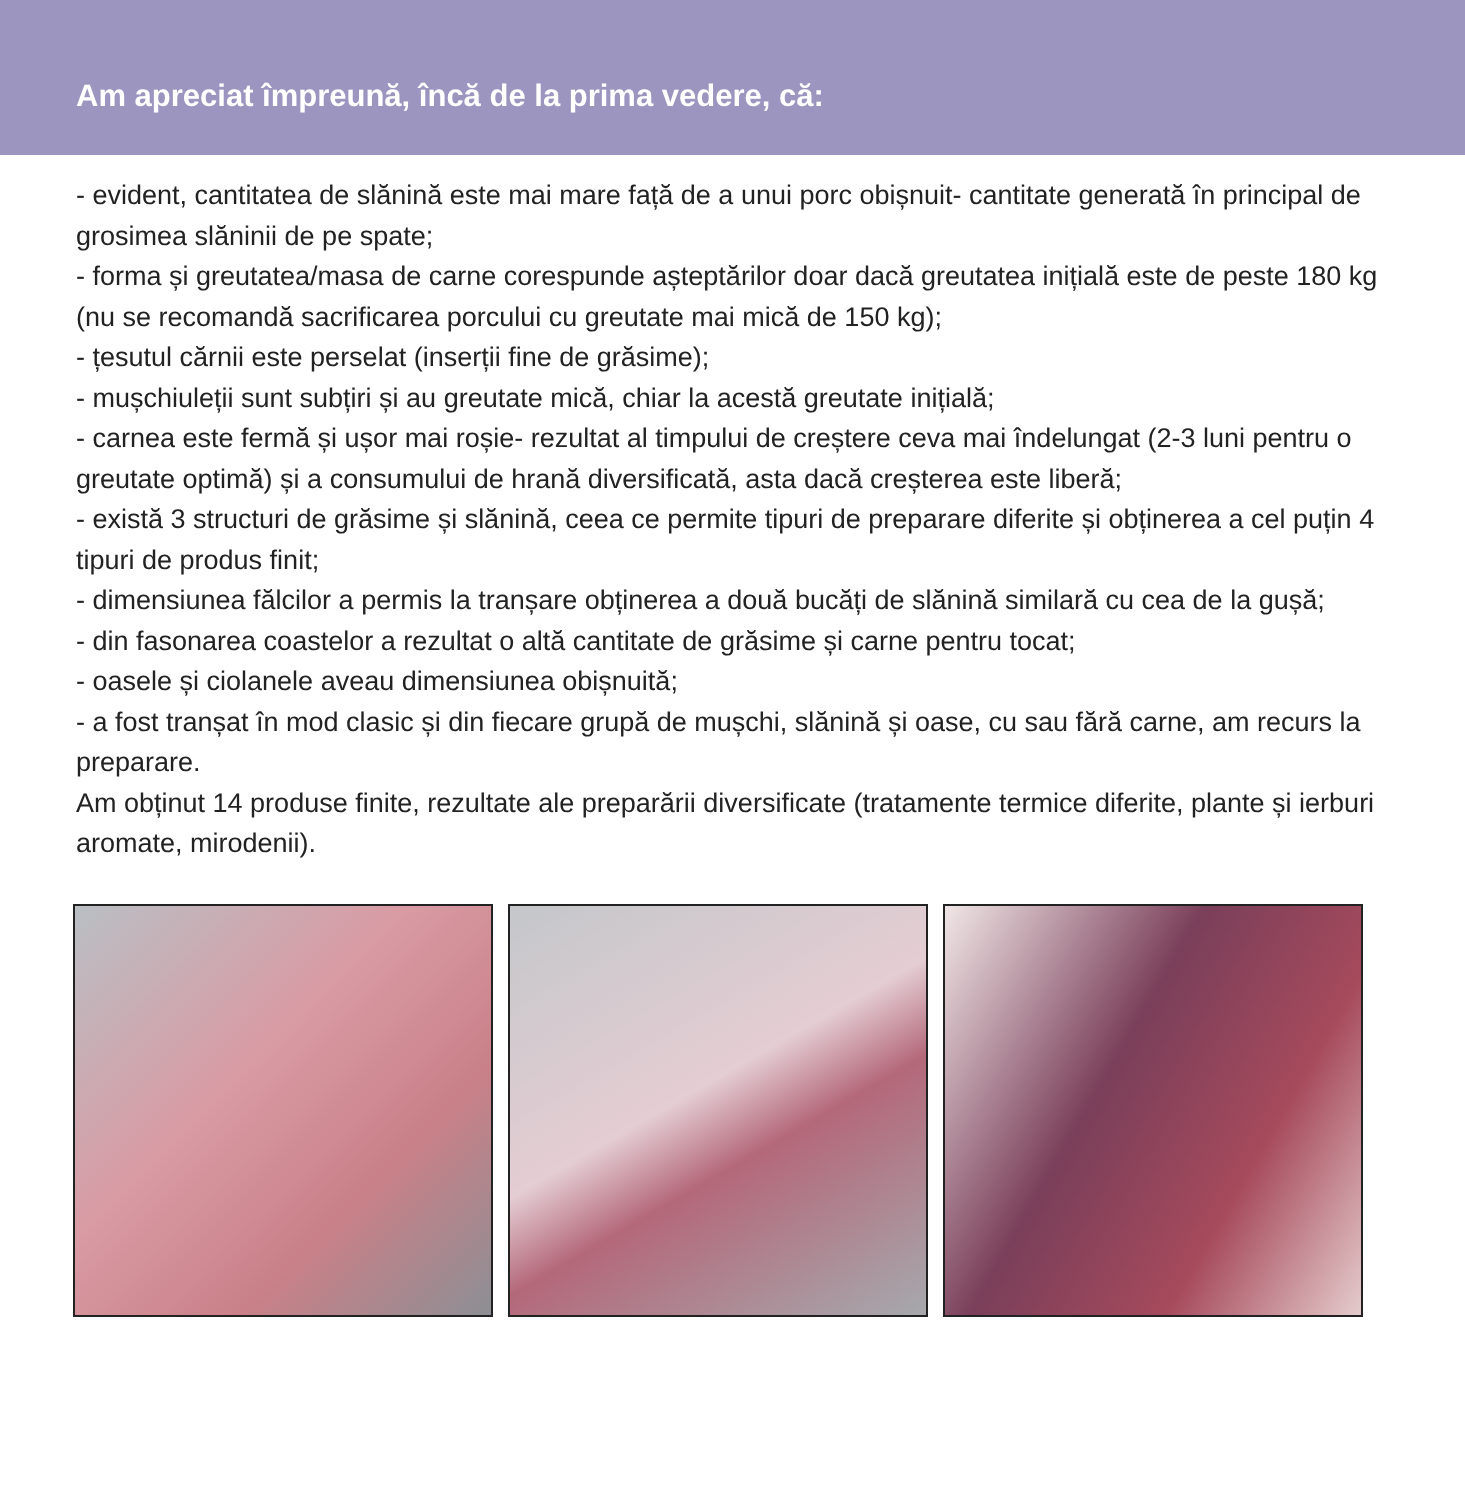Am apreciat împreună, încă de la prima vedere, că:
- evident, cantitatea de slănină este mai mare față de a unui porc obișnuit- cantitate generată în principal de grosimea slăninii de pe spate;
- forma și greutatea/masa de carne corespunde așteptărilor doar dacă greutatea inițială este de peste 180 kg (nu se recomandă sacrificarea porcului cu greutate mai mică de 150 kg);
- țesutul cărnii este perselat (inserții fine de grăsime);
- mușchiuleții sunt subțiri și au greutate mică, chiar la acestă greutate inițială;
- carnea este fermă și ușor mai roșie- rezultat al timpului de creștere ceva mai îndelungat (2-3 luni pentru o greutate optimă) și a consumului de hrană diversificată, asta dacă creșterea este liberă;
- există 3 structuri de grăsime și slănină, ceea ce permite tipuri de preparare diferite și obținerea a cel puțin 4 tipuri de produs finit;
- dimensiunea fălcilor a permis la tranșare obținerea a două bucăți de slănină similară cu cea de la gușă;
- din fasonarea coastelor a rezultat o altă cantitate de grăsime și carne pentru tocat;
- oasele și ciolanele aveau dimensiunea obișnuită;
- a fost tranșat în mod clasic și din fiecare grupă de mușchi, slănină și oase, cu sau fără carne, am recurs la preparare.
Am obținut 14 produse finite, rezultate ale preparării diversificate (tratamente termice diferite, plante și ierburi aromate, mirodenii).